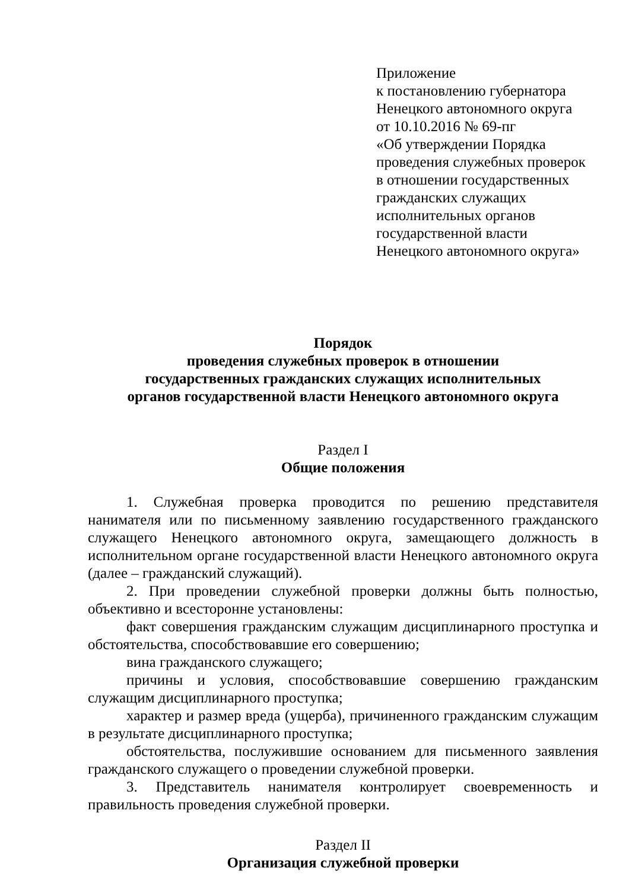Приложение
к постановлению губернатора
Ненецкого автономного округа
от 10.10.2016 № 69-пг
«Об утверждении Порядка
проведения служебных проверок
в отношении государственных
гражданских служащих
исполнительных органов
государственной власти
Ненецкого автономного округа»
Порядок
проведения служебных проверок в отношении
государственных гражданских служащих исполнительных
органов государственной власти Ненецкого автономного округа
Раздел I
Общие положения
1. Служебная проверка проводится по решению представителя нанимателя или по письменному заявлению государственного гражданского служащего Ненецкого автономного округа, замещающего должность в исполнительном органе государственной власти Ненецкого автономного округа (далее – гражданский служащий).
2. При проведении служебной проверки должны быть полностью, объективно и всесторонне установлены:
факт совершения гражданским служащим дисциплинарного проступка и обстоятельства, способствовавшие его совершению;
вина гражданского служащего;
причины и условия, способствовавшие совершению гражданским служащим дисциплинарного проступка;
характер и размер вреда (ущерба), причиненного гражданским служащим в результате дисциплинарного проступка;
обстоятельства, послужившие основанием для письменного заявления гражданского служащего о проведении служебной проверки.
3. Представитель нанимателя контролирует своевременность и правильность проведения служебной проверки.
Раздел II
Организация служебной проверки